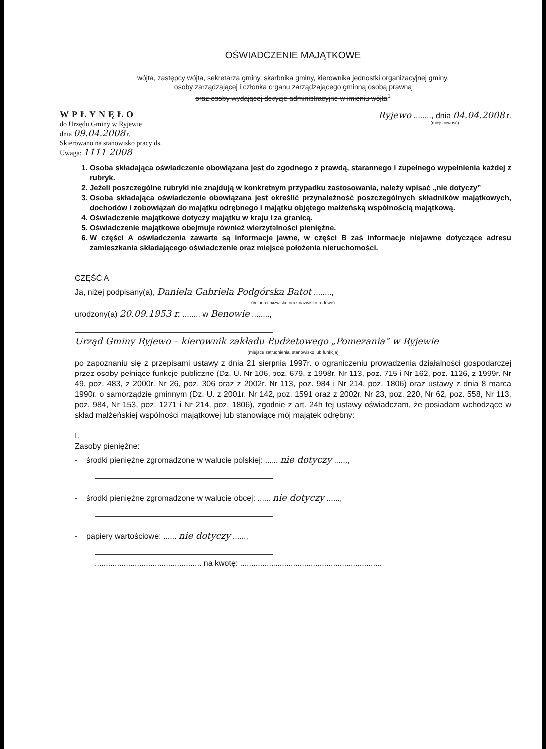OŚWIADCZENIE MAJĄTKOWE
wójta, zastępcy wójta, sekretarza gminy, skarbnika gminy, kierownika jednostki organizacyjnej gminy,
osoby zarządzającej i członka organu zarządzającego gminną osobą prawną
oraz osoby wydającej decyzje administracyjne w imieniu wójta<sup>1</sup>
WPŁYNĘŁO
do Urzędu Gminy w Ryjewie
dnia 09.04.2008 r.
Skierowano na stanowisko pracy ds.
Uwaga: 1111 2008
Ryjewo ........, dnia 04.04.2008 r.
(miejscowość)
1. Osoba składająca oświadczenie obowiązana jest do zgodnego z prawdą, starannego i zupełnego wypełnienia każdej z rubryk.
2. Jeżeli poszczególne rubryki nie znajdują w konkretnym przypadku zastosowania, należy wpisać „nie dotyczy”
3. Osoba składająca oświadczenie obowiązana jest określić przynależność poszczególnych składników majątkowych, dochodów i zobowiązań do majątku odrębnego i majątku objętego małżeńską wspólnością majątkową.
4. Oświadczenie majątkowe dotyczy majątku w kraju i za granicą.
5. Oświadczenie majątkowe obejmuje również wierzytelności pieniężne.
6. W części A oświadczenia zawarte są informacje jawne, w części B zaś informacje niejawne dotyczące adresu zamieszkania składającego oświadczenie oraz miejsce położenia nieruchomości.
CZĘŚĆ A
Ja, niżej podpisany(a), Daniela Gabriela Podgórska Batot ........,
(imiona i nazwisko oraz nazwisko rodowe)
urodzony(a) 20.09.1953 r. ........ w Benowie ........,
Urząd Gminy Ryjewo – kierownik zakładu Budżetowego „Pomezania” w Ryjewie
(miejsce zatrudnienia, stanowisko lub funkcja)
po zapoznaniu się z przepisami ustawy z dnia 21 sierpnia 1997r. o ograniczeniu prowadzenia działalności gospodarczej przez osoby pełniące funkcje publiczne (Dz. U. Nr 106, poz. 679, z 1998r. Nr 113, poz. 715 i Nr 162, poz. 1126, z 1999r. Nr 49, poz. 483, z 2000r. Nr 26, poz. 306 oraz z 2002r. Nr 113, poz. 984 i Nr 214, poz. 1806) oraz ustawy z dnia 8 marca 1990r. o samorządzie gminnym (Dz. U. z 2001r. Nr 142, poz. 1591 oraz z 2002r. Nr 23, poz. 220, Nr 62, poz. 558, Nr 113, poz. 984, Nr 153, poz. 1271 i Nr 214, poz. 1806), zgodnie z art. 24h tej ustawy oświadczam, że posiadam wchodzące w skład małżeńskiej wspólności majątkowej lub stanowiące mój majątek odrębny:
I.
Zasoby pieniężne:
- środki pieniężne zgromadzone w walucie polskiej: ...... nie dotyczy ......,
- środki pieniężne zgromadzone w walucie obcej: ...... nie dotyczy ......,
- papiery wartościowe: ...... nie dotyczy ......,
................................................ na kwotę: ................................................................